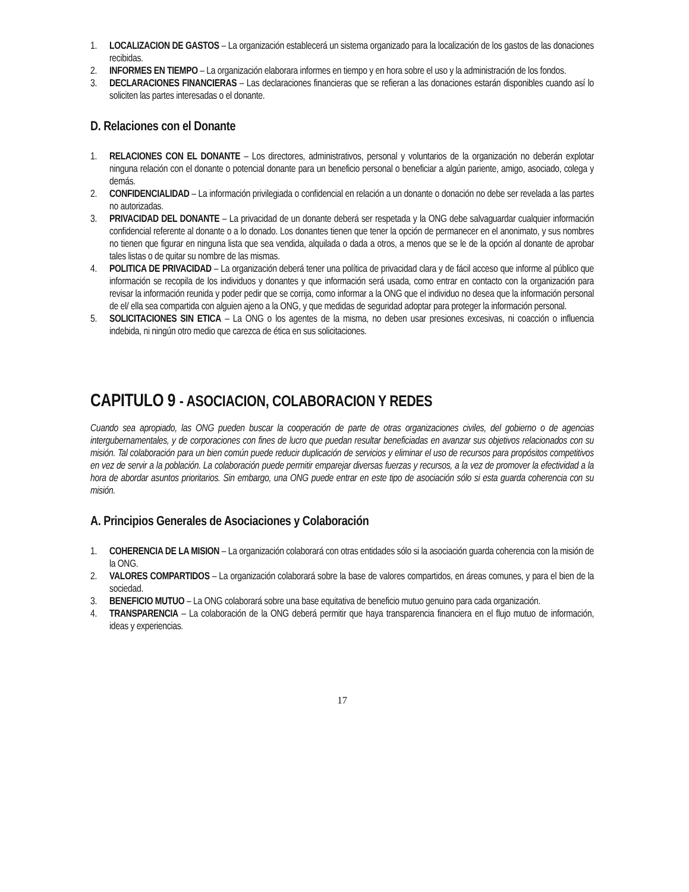1. LOCALIZACION DE GASTOS – La organización establecerá un sistema organizado para la localización de los gastos de las donaciones recibidas.
2. INFORMES EN TIEMPO – La organización elaborara informes en tiempo y en hora sobre el uso y la administración de los fondos.
3. DECLARACIONES FINANCIERAS – Las declaraciones financieras que se refieran a las donaciones estarán disponibles cuando así lo soliciten las partes interesadas o el donante.
D. Relaciones con el Donante
1. RELACIONES CON EL DONANTE – Los directores, administrativos, personal y voluntarios de la organización no deberán explotar ninguna relación con el donante o potencial donante para un beneficio personal o beneficiar a algún pariente, amigo, asociado, colega y demás.
2. CONFIDENCIALIDAD – La información privilegiada o confidencial en relación a un donante o donación no debe ser revelada a las partes no autorizadas.
3. PRIVACIDAD DEL DONANTE – La privacidad de un donante deberá ser respetada y la ONG debe salvaguardar cualquier información confidencial referente al donante o a lo donado. Los donantes tienen que tener la opción de permanecer en el anonimato, y sus nombres no tienen que figurar en ninguna lista que sea vendida, alquilada o dada a otros, a menos que se le de la opción al donante de aprobar tales listas o de quitar su nombre de las mismas.
4. POLITICA DE PRIVACIDAD – La organización deberá tener una política de privacidad clara y de fácil acceso que informe al público que información se recopila de los individuos y donantes y que información será usada, como entrar en contacto con la organización para revisar la información reunida y poder pedir que se corrija, como informar a la ONG que el individuo no desea que la información personal de el/ ella sea compartida con alguien ajeno a la ONG, y que medidas de seguridad adoptar para proteger la información personal.
5. SOLICITACIONES SIN ETICA – La ONG o los agentes de la misma, no deben usar presiones excesivas, ni coacción o influencia indebida, ni ningún otro medio que carezca de ética en sus solicitaciones.
CAPITULO 9 - ASOCIACION, COLABORACION Y REDES
Cuando sea apropiado, las ONG pueden buscar la cooperación de parte de otras organizaciones civiles, del gobierno o de agencias intergubernamentales, y de corporaciones con fines de lucro que puedan resultar beneficiadas en avanzar sus objetivos relacionados con su misión. Tal colaboración para un bien común puede reducir duplicación de servicios y eliminar el uso de recursos para propósitos competitivos en vez de servir a la población. La colaboración puede permitir emparejar diversas fuerzas y recursos, a la vez de promover la efectividad a la hora de abordar asuntos prioritarios. Sin embargo, una ONG puede entrar en este tipo de asociación sólo si esta guarda coherencia con su misión.
A. Principios Generales de Asociaciones y Colaboración
1. COHERENCIA DE LA MISION – La organización colaborará con otras entidades sólo si la asociación guarda coherencia con la misión de la ONG.
2. VALORES COMPARTIDOS – La organización colaborará sobre la base de valores compartidos, en áreas comunes, y para el bien de la sociedad.
3. BENEFICIO MUTUO – La ONG colaborará sobre una base equitativa de beneficio mutuo genuino para cada organización.
4. TRANSPARENCIA – La colaboración de la ONG deberá permitir que haya transparencia financiera en el flujo mutuo de información, ideas y experiencias.
17